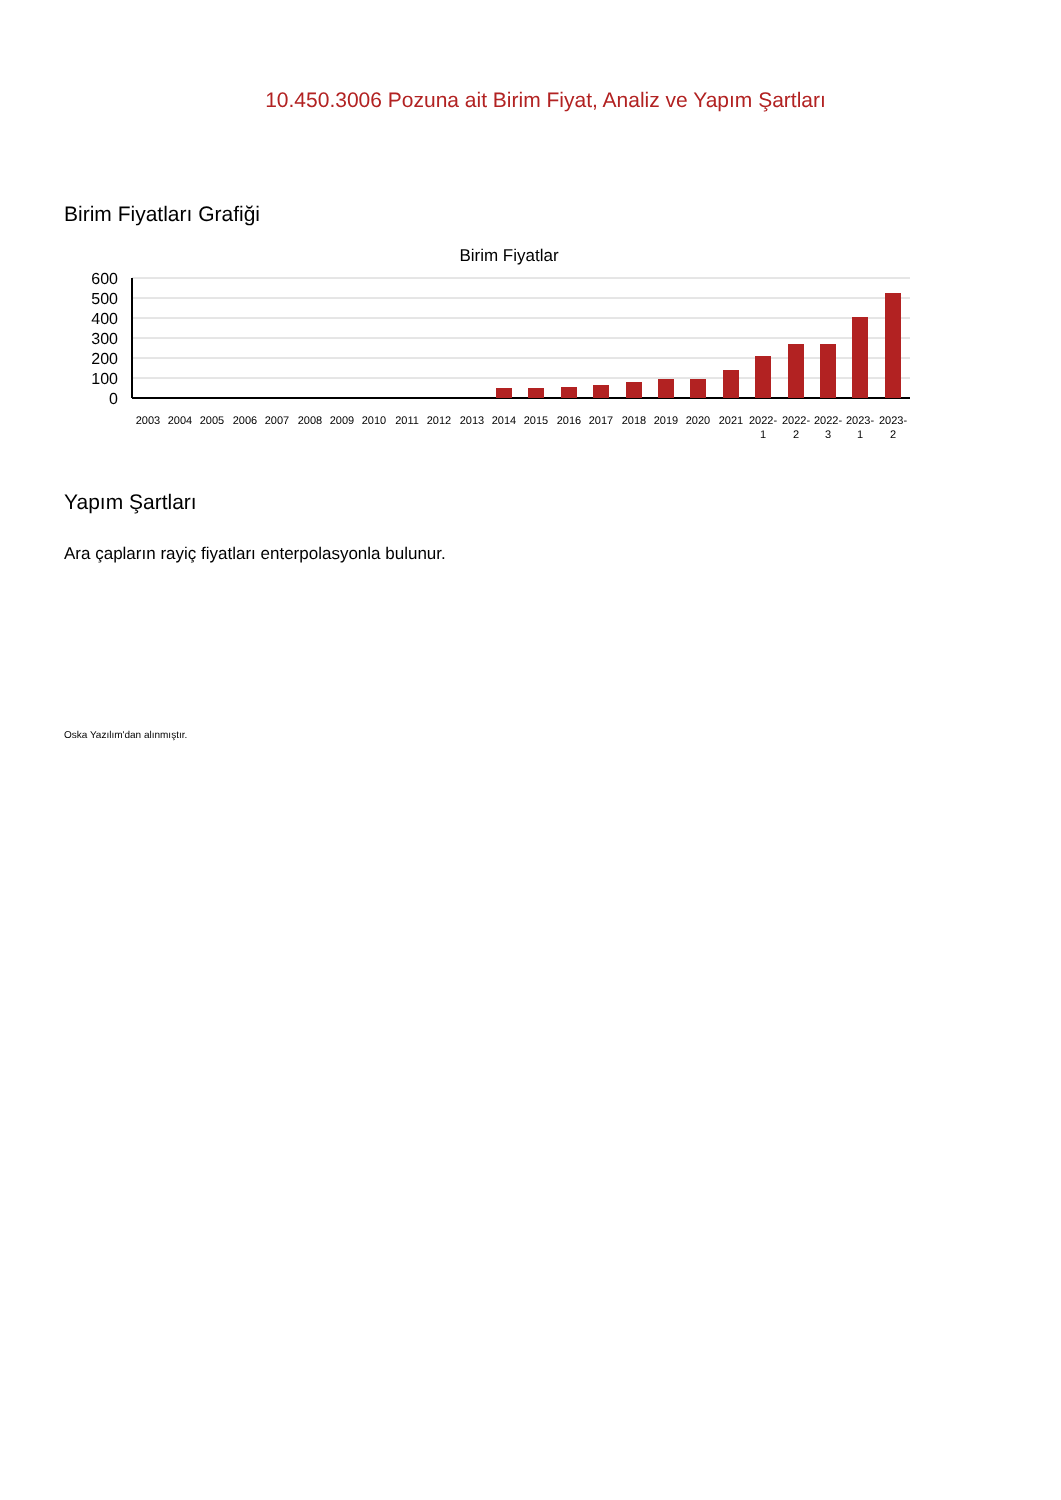10.450.3006 Pozuna ait Birim Fiyat, Analiz ve Yapım Şartları
Birim Fiyatları Grafiği
Birim Fiyatlar
600
500
400
300
200
100
0
2003
2004
2005
2006
2007
2008
2009
2010
2011
2012
2013
2014
2015
2016
2017
2018
2019
2020
2021
2022-
1
2022-
2
2022-
3
2023-
1
2023-
2
Yapım Şartları
Ara çapların rayiç fiyatları enterpolasyonla bulunur.
Oska Yazılım'dan alınmıştır.